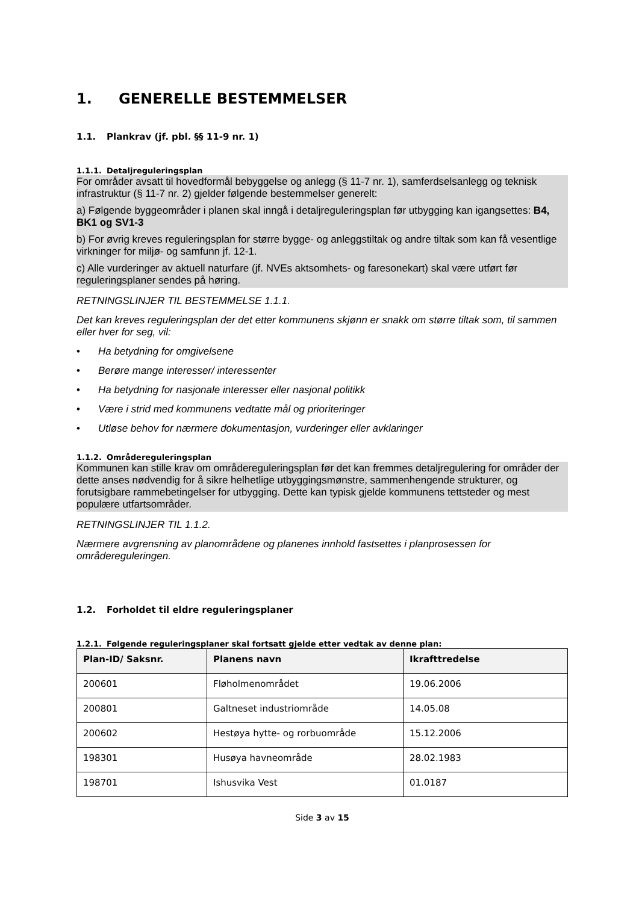1. GENERELLE BESTEMMELSER
1.1. Plankrav (jf. pbl. §§ 11-9 nr. 1)
1.1.1. Detaljreguleringsplan
For områder avsatt til hovedformål bebyggelse og anlegg (§ 11-7 nr. 1), samferdselsanlegg og teknisk infrastruktur (§ 11-7 nr. 2) gjelder følgende bestemmelser generelt:
a) Følgende byggeområder i planen skal inngå i detaljreguleringsplan før utbygging kan igangsettes: B4, BK1 og SV1-3
b) For øvrig kreves reguleringsplan for større bygge- og anleggstiltak og andre tiltak som kan få vesentlige virkninger for miljø- og samfunn jf. 12-1.
c) Alle vurderinger av aktuell naturfare (jf. NVEs aktsomhets- og faresonekart) skal være utført før reguleringsplaner sendes på høring.
RETNINGSLINJER TIL BESTEMMELSE 1.1.1.
Det kan kreves reguleringsplan der det etter kommunens skjønn er snakk om større tiltak som, til sammen eller hver for seg, vil:
• Ha betydning for omgivelsene
• Berøre mange interesser/ interessenter
• Ha betydning for nasjonale interesser eller nasjonal politikk
• Være i strid med kommunens vedtatte mål og prioriteringer
• Utløse behov for nærmere dokumentasjon, vurderinger eller avklaringer
1.1.2. Områdereguleringsplan
Kommunen kan stille krav om områdereguleringsplan før det kan fremmes detaljregulering for områder der dette anses nødvendig for å sikre helhetlige utbyggingsmønstre, sammenhengende strukturer, og forutsigbare rammebetingelser for utbygging. Dette kan typisk gjelde kommunens tettsteder og mest populære utfartsområder.
RETNINGSLINJER TIL 1.1.2.
Nærmere avgrensning av planområdene og planenes innhold fastsettes i planprosessen for områdereguleringen.
1.2. Forholdet til eldre reguleringsplaner
1.2.1. Følgende reguleringsplaner skal fortsatt gjelde etter vedtak av denne plan:
| Plan-ID/ Saksnr. | Planens navn | Ikrafttredelse |
| --- | --- | --- |
| 200601 | Fløholmenområdet | 19.06.2006 |
| 200801 | Galtneset industriområde | 14.05.08 |
| 200602 | Hestøya hytte- og rorbuområde | 15.12.2006 |
| 198301 | Husøya havneområde | 28.02.1983 |
| 198701 | Ishusvika Vest | 01.0187 |
Side 3 av 15